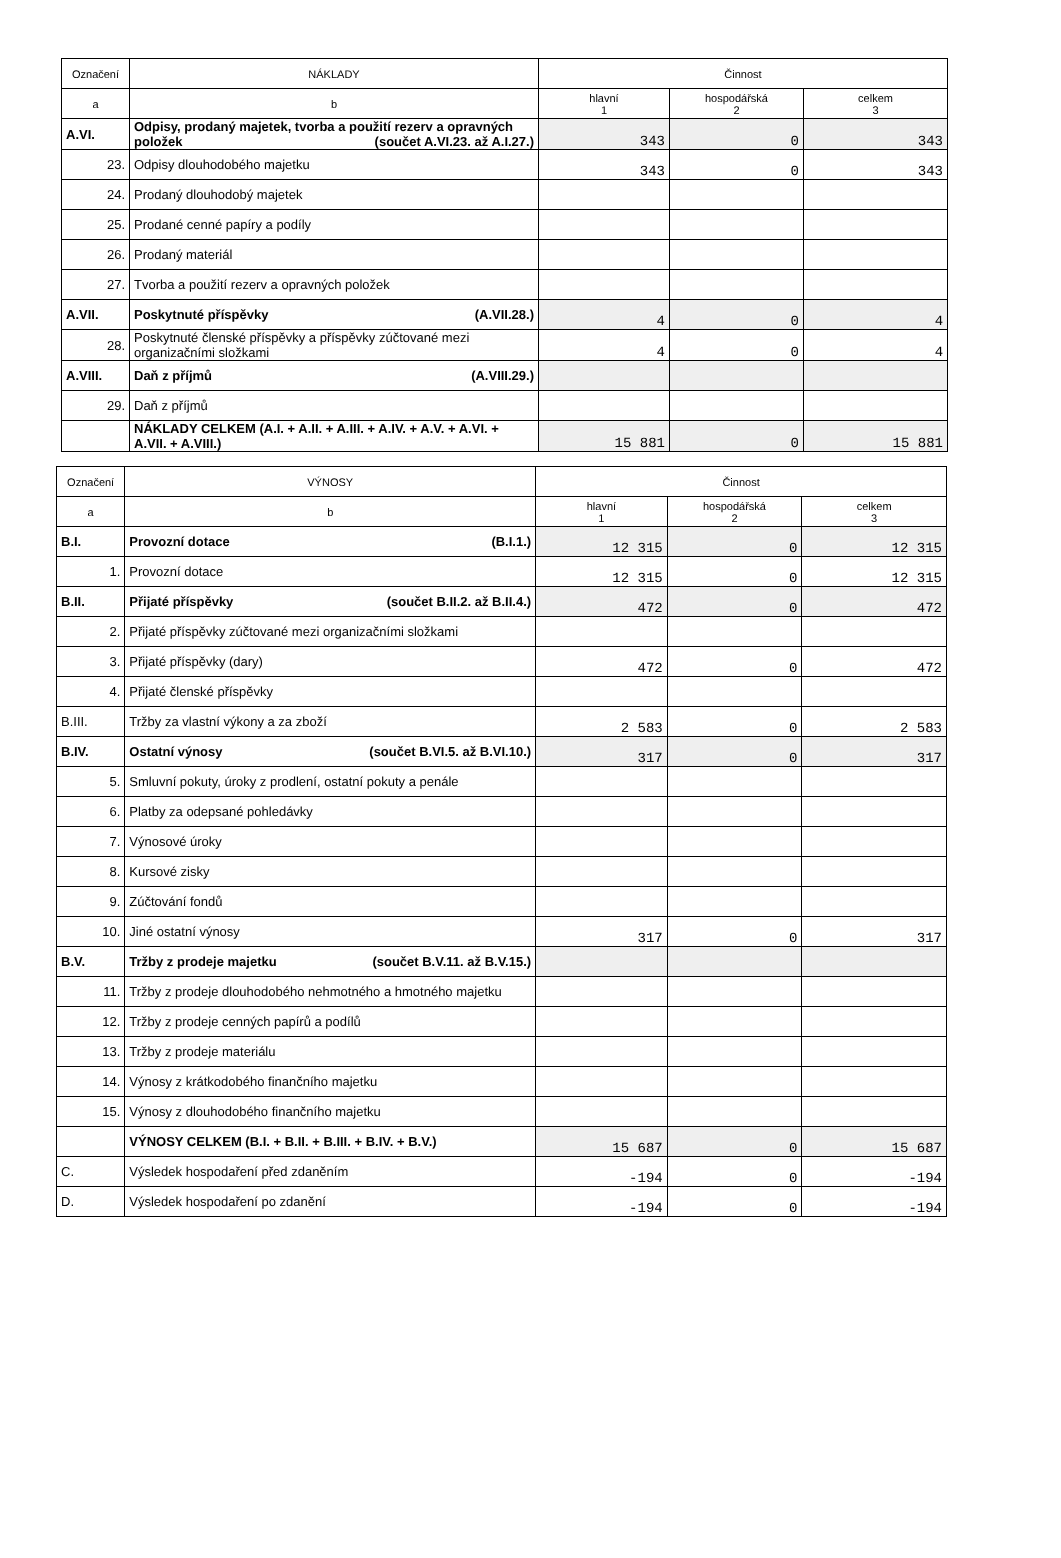| Označení | NÁKLADY | Činnost | | |
| --- | --- | --- | --- | --- |
| a | b | hlavní 1 | hospodářská 2 | celkem 3 |
| A.VI. | Odpisy, prodaný majetek, tvorba a použití rezerv a opravných položek (součet A.VI.23. až A.I.27.) | 343 | 0 | 343 |
| 23. | Odpisy dlouhodobého majetku | 343 | 0 | 343 |
| 24. | Prodaný dlouhodobý majetek | | | |
| 25. | Prodané cenné papíry a podíly | | | |
| 26. | Prodaný materiál | | | |
| 27. | Tvorba a použití rezerv a opravných položek | | | |
| A.VII. | Poskytnuté příspěvky (A.VII.28.) | 4 | 0 | 4 |
| 28. | Poskytnuté členské příspěvky a příspěvky zúčtované mezi organizačními složkami | 4 | 0 | 4 |
| A.VIII. | Daň z příjmů (A.VIII.29.) | | | |
| 29. | Daň z příjmů | | | |
| | NÁKLADY CELKEM (A.I. + A.II. + A.III. + A.IV. + A.V. + A.VI. + A.VII. + A.VIII.) | 15 881 | 0 | 15 881 |
| Označení | VÝNOSY | Činnost | | |
| --- | --- | --- | --- | --- |
| a | b | hlavní 1 | hospodářská 2 | celkem 3 |
| B.I. | Provozní dotace (B.I.1.) | 12 315 | 0 | 12 315 |
| 1. | Provozní dotace | 12 315 | 0 | 12 315 |
| B.II. | Přijaté příspěvky (součet B.II.2. až B.II.4.) | 472 | 0 | 472 |
| 2. | Přijaté příspěvky zúčtované mezi organizačními složkami | | | |
| 3. | Přijaté příspěvky (dary) | 472 | 0 | 472 |
| 4. | Přijaté členské příspěvky | | | |
| B.III. | Tržby za vlastní výkony a za zboží | 2 583 | 0 | 2 583 |
| B.IV. | Ostatní výnosy (součet B.VI.5. až B.VI.10.) | 317 | 0 | 317 |
| 5. | Smluvní pokuty, úroky z prodlení, ostatní pokuty a penále | | | |
| 6. | Platby za odepsané pohledávky | | | |
| 7. | Výnosové úroky | | | |
| 8. | Kursové zisky | | | |
| 9. | Zúčtování fondů | | | |
| 10. | Jiné ostatní výnosy | 317 | 0 | 317 |
| B.V. | Tržby z prodeje majetku (součet B.V.11. až B.V.15.) | | | |
| 11. | Tržby z prodeje dlouhodobého nehmotného a hmotného majetku | | | |
| 12. | Tržby z prodeje cenných papírů a podílů | | | |
| 13. | Tržby z prodeje materiálu | | | |
| 14. | Výnosy z krátkodobého finančního majetku | | | |
| 15. | Výnosy z dlouhodobého finančního majetku | | | |
| | VÝNOSY CELKEM (B.I. + B.II. + B.III. + B.IV. + B.V.) | 15 687 | 0 | 15 687 |
| C. | Výsledek hospodaření před zdaněním | -194 | 0 | -194 |
| D. | Výsledek hospodaření po zdanění | -194 | 0 | -194 |